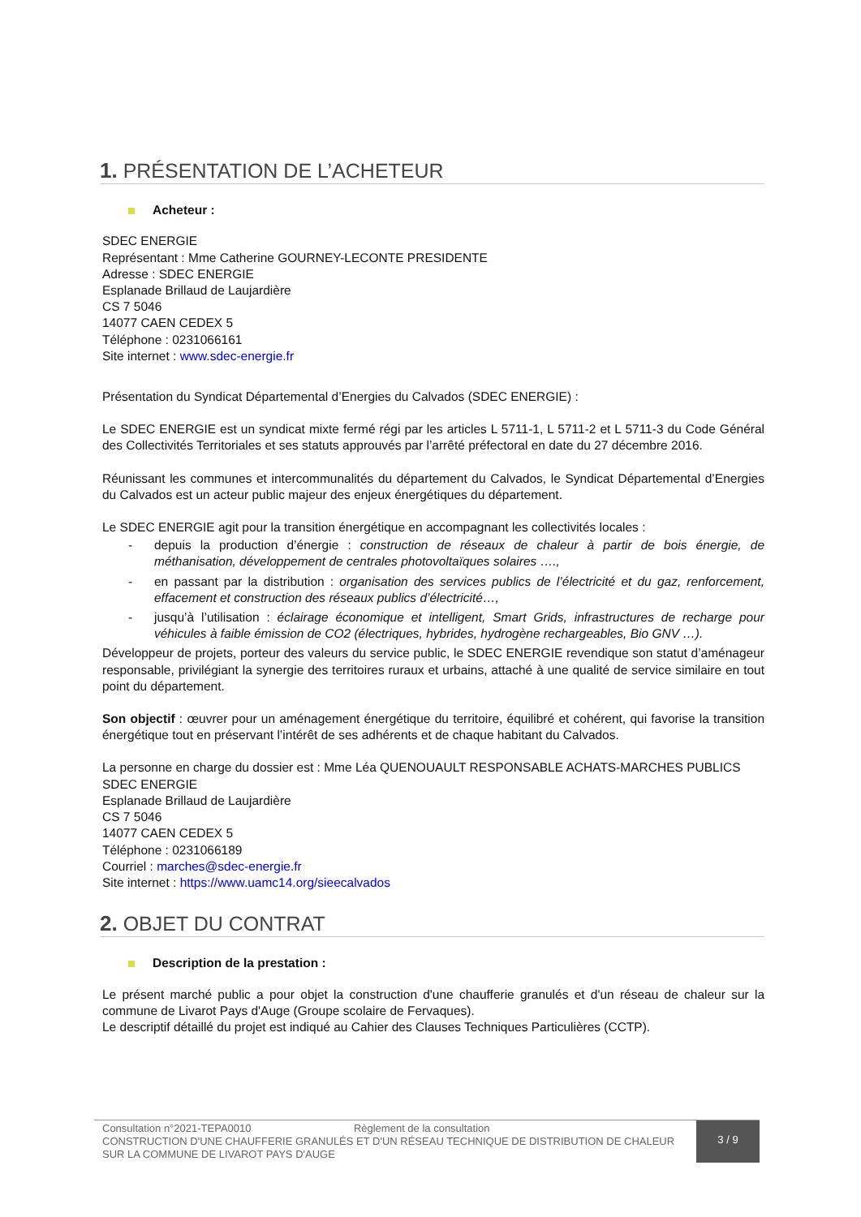1. PRÉSENTATION DE L’ACHETEUR
Acheteur :
SDEC ENERGIE
Représentant : Mme Catherine GOURNEY-LECONTE PRESIDENTE
Adresse : SDEC ENERGIE
Esplanade Brillaud de Laujardière
CS 7 5046
14077 CAEN CEDEX 5
Téléphone : 0231066161
Site internet : www.sdec-energie.fr
Présentation du Syndicat Départemental d’Energies du Calvados (SDEC ENERGIE) :
Le SDEC ENERGIE est un syndicat mixte fermé régi par les articles L 5711-1, L 5711-2 et L 5711-3 du Code Général des Collectivités Territoriales et ses statuts approuvés par l’arrêté préfectoral en date du 27 décembre 2016.
Réunissant les communes et intercommunalités du département du Calvados, le Syndicat Départemental d’Energies du Calvados est un acteur public majeur des enjeux énergétiques du département.
Le SDEC ENERGIE agit pour la transition énergétique en accompagnant les collectivités locales :
- depuis la production d’énergie : construction de réseaux de chaleur à partir de bois énergie, de méthanisation, développement de centrales photovoltaïques solaires ….,
- en passant par la distribution : organisation des services publics de l’électricité et du gaz, renforcement, effacement et construction des réseaux publics d’électricité…,
- jusqu’à l’utilisation : éclairage économique et intelligent, Smart Grids, infrastructures de recharge pour véhicules à faible émission de CO2 (électriques, hybrides, hydrogène rechargeables, Bio GNV …).
Développeur de projets, porteur des valeurs du service public, le SDEC ENERGIE revendique son statut d’aménageur responsable, privilégiant la synergie des territoires ruraux et urbains, attaché à une qualité de service similaire en tout point du département.
Son objectif : œuvrer pour un aménagement énergétique du territoire, équilibré et cohérent, qui favorise la transition énergétique tout en préservant l’intérêt de ses adhérents et de chaque habitant du Calvados.
La personne en charge du dossier est : Mme Léa QUENOUAULT RESPONSABLE ACHATS-MARCHES PUBLICS
SDEC ENERGIE
Esplanade Brillaud de Laujardière
CS 7 5046
14077 CAEN CEDEX 5
Téléphone : 0231066189
Courriel : marches@sdec-energie.fr
Site internet : https://www.uamc14.org/sieecalvados
2. OBJET DU CONTRAT
Description de la prestation :
Le présent marché public a pour objet la construction d'une chaufferie granulés et d'un réseau de chaleur sur la commune de Livarot Pays d'Auge (Groupe scolaire de Fervaques).
Le descriptif détaillé du projet est indiqué au Cahier des Clauses Techniques Particulières (CCTP).
Consultation n°2021-TEPA0010 Règlement de la consultation
CONSTRUCTION D'UNE CHAUFFERIE GRANULÉS ET D'UN RÉSEAU TECHNIQUE DE DISTRIBUTION DE CHALEUR SUR LA COMMUNE DE LIVAROT PAYS D'AUGE
3 / 9